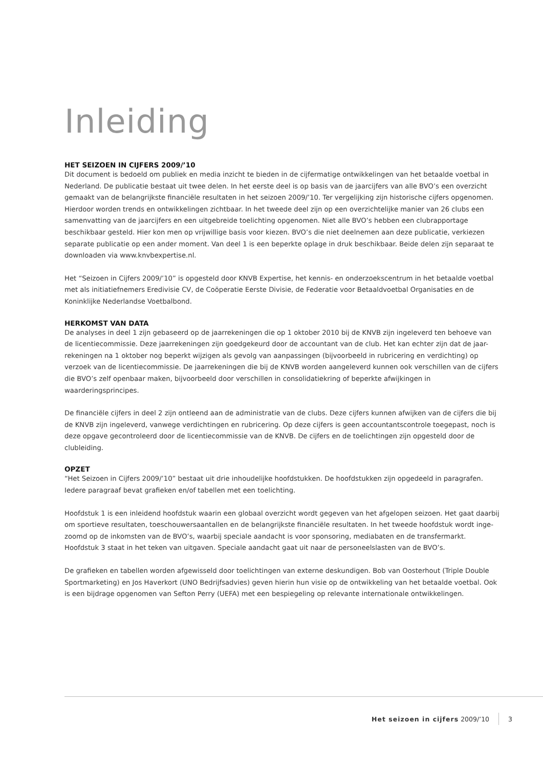Inleiding
HET SEIZOEN IN CIJFERS 2009/’10
Dit document is bedoeld om publiek en media inzicht te bieden in de cijfermatige ontwikkelingen van het betaalde voetbal in Nederland. De publicatie bestaat uit twee delen. In het eerste deel is op basis van de jaarcijfers van alle BVO’s een overzicht gemaakt van de belangrijkste financiële resultaten in het seizoen 2009/’10. Ter vergelijking zijn historische cijfers opgenomen. Hierdoor worden trends en ontwikkelingen zichtbaar. In het tweede deel zijn op een overzichtelijke manier van 26 clubs een samenvatting van de jaarcijfers en een uitgebreide toelichting opgenomen. Niet alle BVO’s hebben een clubrapportage beschikbaar gesteld. Hier kon men op vrijwillige basis voor kiezen. BVO’s die niet deelnemen aan deze publicatie, verkiezen separate publicatie op een ander moment. Van deel 1 is een beperkte oplage in druk beschikbaar. Beide delen zijn separaat te downloaden via www.knvbexpertise.nl.
Het “Seizoen in Cijfers 2009/’10” is opgesteld door KNVB Expertise, het kennis- en onderzoekscentrum in het betaalde voetbal met als initiatiefnemers Eredivisie CV, de Coöperatie Eerste Divisie, de Federatie voor Betaaldvoetbal Organisaties en de Koninklijke Nederlandse Voetbalbond.
HERKOMST VAN DATA
De analyses in deel 1 zijn gebaseerd op de jaarrekeningen die op 1 oktober 2010 bij de KNVB zijn ingeleverd ten behoeve van de licentiecommissie. Deze jaarrekeningen zijn goedgekeurd door de accountant van de club. Het kan echter zijn dat de jaar-rekeningen na 1 oktober nog beperkt wijzigen als gevolg van aanpassingen (bijvoorbeeld in rubricering en verdichting) op verzoek van de licentiecommissie. De jaarrekeningen die bij de KNVB worden aangeleverd kunnen ook verschillen van de cijfers die BVO’s zelf openbaar maken, bijvoorbeeld door verschillen in consolidatiekring of beperkte afwijkingen in waarderingsprincipes.
De financiële cijfers in deel 2 zijn ontleend aan de administratie van de clubs. Deze cijfers kunnen afwijken van de cijfers die bij de KNVB zijn ingeleverd, vanwege verdichtingen en rubricering. Op deze cijfers is geen accountantscontrole toegepast, noch is deze opgave gecontroleerd door de licentiecommissie van de KNVB. De cijfers en de toelichtingen zijn opgesteld door de clubleiding.
OPZET
“Het Seizoen in Cijfers 2009/’10” bestaat uit drie inhoudelijke hoofdstukken. De hoofdstukken zijn opgedeeld in paragrafen. Iedere paragraaf bevat grafieken en/of tabellen met een toelichting.
Hoofdstuk 1 is een inleidend hoofdstuk waarin een globaal overzicht wordt gegeven van het afgelopen seizoen. Het gaat daarbij om sportieve resultaten, toeschouwersaantallen en de belangrijkste financiële resultaten. In het tweede hoofdstuk wordt inge-zoomd op de inkomsten van de BVO’s, waarbij speciale aandacht is voor sponsoring, mediabaten en de transfermarkt. Hoofdstuk 3 staat in het teken van uitgaven. Speciale aandacht gaat uit naar de personeelslasten van de BVO’s.
De grafieken en tabellen worden afgewisseld door toelichtingen van externe deskundigen. Bob van Oosterhout (Triple Double Sportmarketing) en Jos Haverkort (UNO Bedrijfsadvies) geven hierin hun visie op de ontwikkeling van het betaalde voetbal. Ook is een bijdrage opgenomen van Sefton Perry (UEFA) met een bespiegeling op relevante internationale ontwikkelingen.
Het seizoen in cijfers 2009/’10 3